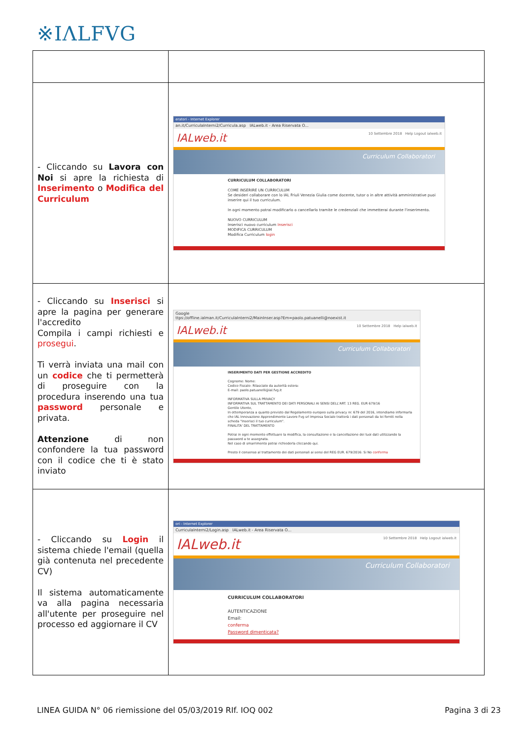※IΛLFVG
| - Cliccando su Lavora con Noi si apre la richiesta di Inserimento o Modifica del Curriculum | eratori - Internet Explorer an.it/CurriculaInterni2/Curricula.asp IALweb.it - Area Riservata O... IALweb.it 10 Settembre 2018 Help Logout ialweb.it Curriculum Collaboratori CURRICULUM COLLABORATORI COME INSERIRE UN CURRICULUM Se desideri collaborare con lo IAL Friuli Venezia Giulia come docente, tutor o in altre attività amministrative puoi inserire qui il tuo curriculum. In ogni momento potrai modificarlo o cancellarlo tramite le credenziali che immetterai durante l'inserimento. NUOVO CURRICULUM Inserisci nuovo curriculum Inserisci MODIFICA CURRICULUM Modifica Curriculum login |
| - Cliccando su Inserisci si apre la pagina per generare l'accredito Compila i campi richiesti e prosegui . Ti verrà inviata una mail con un codice che ti permetterà di proseguire con la procedura inserendo una tua password personale e privata. Attenzione di non confondere la tua password con il codice che ti è stato inviato | Google ttps://offline.ialman.it/CurriculaInterni2/MainInser.asp?Em=paolo.patuanelli@noexist.it IALweb.it 10 Settembre 2018 Help ialweb.it Curriculum Collaboratori INSERIMENTO DATI PER GESTIONE ACCREDITO Cognome: Nome: Codice Fiscale: Rilasciato da autorità estera: E-mail: paolo.patuanelli@ial.fvg.it INFORMATIVA SULLA PRIVACY INFORMATIVA SUL TRATTAMENTO DEI DATI PERSONALI AI SENSI DELL'ART. 13 REG. EUR 679/16 Gentile Utente, In ottemperanza a quanto previsto dal Regolamento europeo sulla privacy nr. 679 del 2016, intendiamo informarla che IAL Innovazione Apprendimento Lavoro Fvg srl Impresa Sociale tratterà i dati personali da lei forniti nella scheda "Inserisci il tuo curriculum". FINALITA' DEL TRATTAMENTO Potrai in ogni momento effettuare la modifica, la consultazione e la cancellazione dei tuoi dati utilizzando la password a te assegnata. Nel caso di smarrimento potrai richiederla cliccando qui. Presto il consenso al trattamento dei dati personali ai sensi del REG EUR. 679/2016: Si No conferma |
| - Cliccando su Login il sistema chiede l'email (quella già contenuta nel precedente CV) Il sistema automaticamente va alla pagina necessaria all'utente per proseguire nel processo ed aggiornare il CV | ori - Internet Explorer CurriculaInterni2/Login.asp IALweb.it - Area Riservata O... IALweb.it 10 Settembre 2018 Help Logout ialweb.it Curriculum Collaboratori CURRICULUM COLLABORATORI AUTENTICAZIONE Email: conferma Password dimenticata? |
LINEA GUIDA N° 06 riemissione del 05/03/2019 RIf. IOQ 002 Pagina 3 di 23